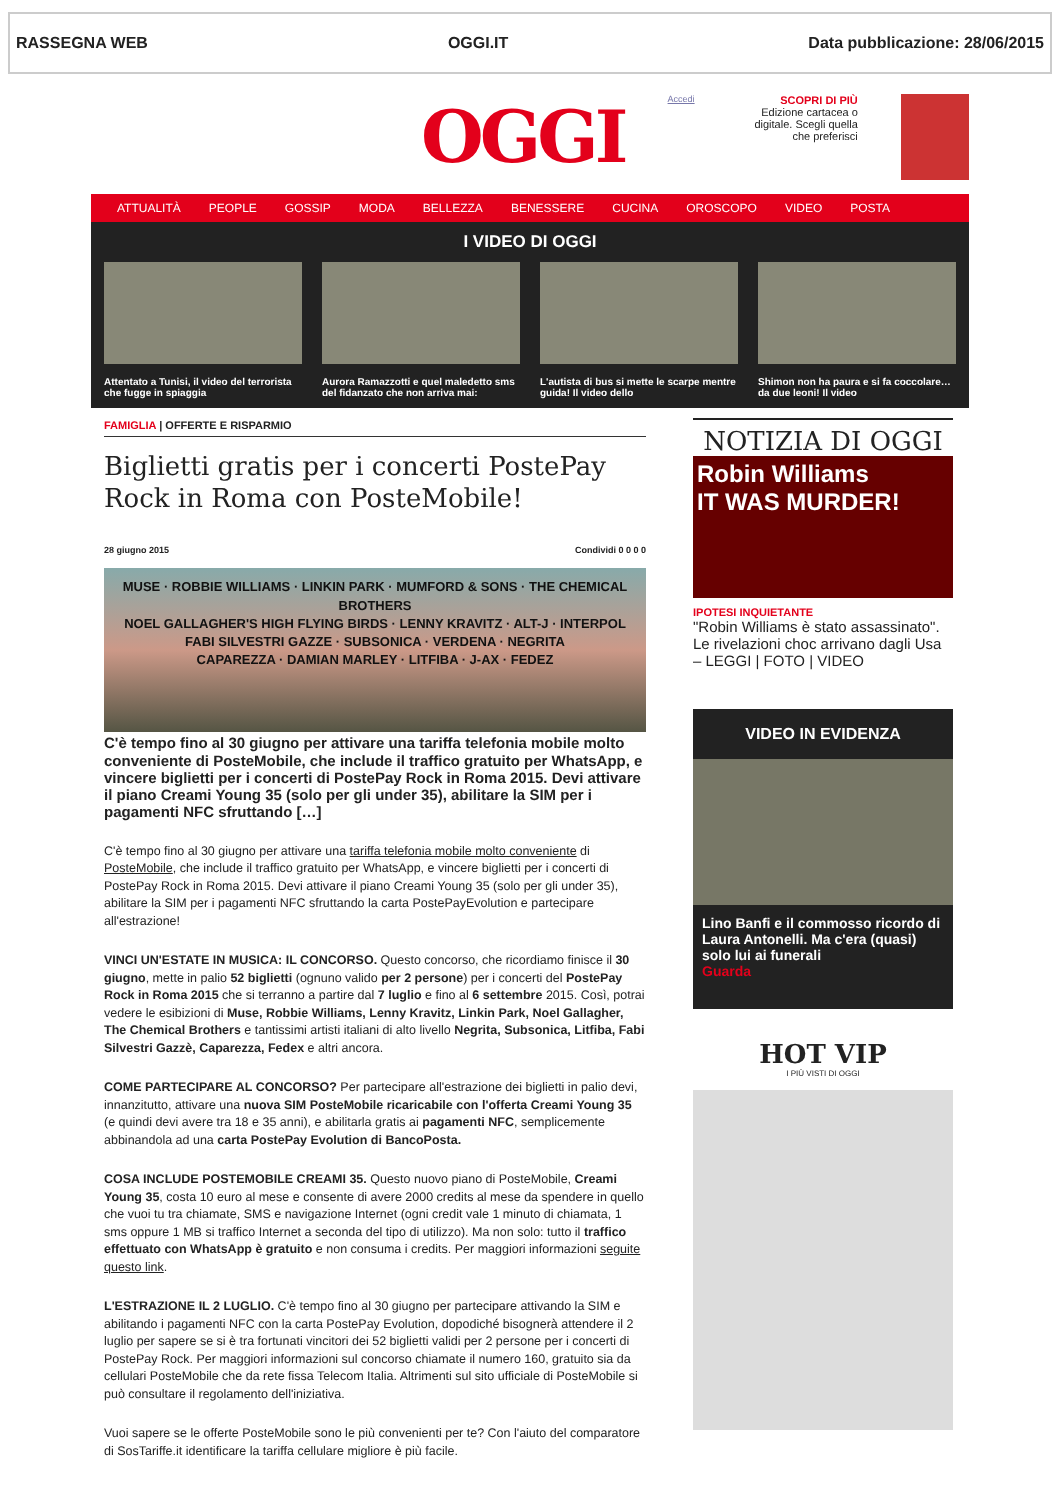RASSEGNA WEB OGGI.IT Data pubblicazione: 28/06/2015
OGGI
Accedi
SCOPRI DI PIÙ
Edizione cartacea o digitale. Scegli quella che preferisci
ATTUALITÀ PEOPLE GOSSIP MODA BELLEZZA BENESSERE CUCINA OROSCOPO VIDEO POSTA
I VIDEO DI OGGI
Attentato a Tunisi, il video del terrorista che fugge in spiaggia
Aurora Ramazzotti e quel maledetto sms del fidanzato che non arriva mai:
L'autista di bus si mette le scarpe mentre guida! Il video dello
Shimon non ha paura e si fa coccolare… da due leoni! Il video
FAMIGLIA | OFFERTE E RISPARMIO
Biglietti gratis per i concerti PostePay Rock in Roma con PosteMobile!
28 giugno 2015 Condividi 0 0 0 0
MUSE · ROBBIE WILLIAMS · LINKIN PARK · MUMFORD & SONS · THE CHEMICAL BROTHERS
NOEL GALLAGHER'S HIGH FLYING BIRDS · LENNY KRAVITZ · ALT-J · INTERPOL
FABI SILVESTRI GAZZE · SUBSONICA · VERDENA · NEGRITA
CAPAREZZA · DAMIAN MARLEY · LITFIBA · J-AX · FEDEZ
C'è tempo fino al 30 giugno per attivare una tariffa telefonia mobile molto conveniente di PosteMobile, che include il traffico gratuito per WhatsApp, e vincere biglietti per i concerti di PostePay Rock in Roma 2015. Devi attivare il piano Creami Young 35 (solo per gli under 35), abilitare la SIM per i pagamenti NFC sfruttando […]
C'è tempo fino al 30 giugno per attivare una tariffa telefonia mobile molto conveniente di PosteMobile, che include il traffico gratuito per WhatsApp, e vincere biglietti per i concerti di PostePay Rock in Roma 2015. Devi attivare il piano Creami Young 35 (solo per gli under 35), abilitare la SIM per i pagamenti NFC sfruttando la carta PostePayEvolution e partecipare all'estrazione!
VINCI UN'ESTATE IN MUSICA: IL CONCORSO. Questo concorso, che ricordiamo finisce il 30 giugno, mette in palio 52 biglietti (ognuno valido per 2 persone) per i concerti del PostePay Rock in Roma 2015 che si terranno a partire dal 7 luglio e fino al 6 settembre 2015. Così, potrai vedere le esibizioni di Muse, Robbie Williams, Lenny Kravitz, Linkin Park, Noel Gallagher, The Chemical Brothers e tantissimi artisti italiani di alto livello Negrita, Subsonica, Litfiba, Fabi Silvestri Gazzè, Caparezza, Fedex e altri ancora.
COME PARTECIPARE AL CONCORSO? Per partecipare all'estrazione dei biglietti in palio devi, innanzitutto, attivare una nuova SIM PosteMobile ricaricabile con l'offerta Creami Young 35 (e quindi devi avere tra 18 e 35 anni), e abilitarla gratis ai pagamenti NFC, semplicemente abbinandola ad una carta PostePay Evolution di BancoPosta.
COSA INCLUDE POSTEMOBILE CREAMI 35. Questo nuovo piano di PosteMobile, Creami Young 35, costa 10 euro al mese e consente di avere 2000 credits al mese da spendere in quello che vuoi tu tra chiamate, SMS e navigazione Internet (ogni credit vale 1 minuto di chiamata, 1 sms oppure 1 MB si traffico Internet a seconda del tipo di utilizzo). Ma non solo: tutto il traffico effettuato con WhatsApp è gratuito e non consuma i credits. Per maggiori informazioni seguite questo link.
L'ESTRAZIONE IL 2 LUGLIO. C'è tempo fino al 30 giugno per partecipare attivando la SIM e abilitando i pagamenti NFC con la carta PostePay Evolution, dopodiché bisognerà attendere il 2 luglio per sapere se si è tra fortunati vincitori dei 52 biglietti validi per 2 persone per i concerti di PostePay Rock. Per maggiori informazioni sul concorso chiamate il numero 160, gratuito sia da cellulari PosteMobile che da rete fissa Telecom Italia. Altrimenti sul sito ufficiale di PosteMobile si può consultare il regolamento dell'iniziativa.
Vuoi sapere se le offerte PosteMobile sono le più convenienti per te? Con l'aiuto del comparatore di SosTariffe.it identificare la tariffa cellulare migliore è più facile.
NOTIZIA DI OGGI
Robin Williams
IT WAS MURDER!
IPOTESI INQUIETANTE
"Robin Williams è stato assassinato". Le rivelazioni choc arrivano dagli Usa – LEGGI | FOTO | VIDEO
VIDEO IN EVIDENZA
Lino Banfi e il commosso ricordo di Laura Antonelli. Ma c'era (quasi) solo lui ai funerali
Guarda
HOT VIP
I PIÙ VISTI DI OGGI